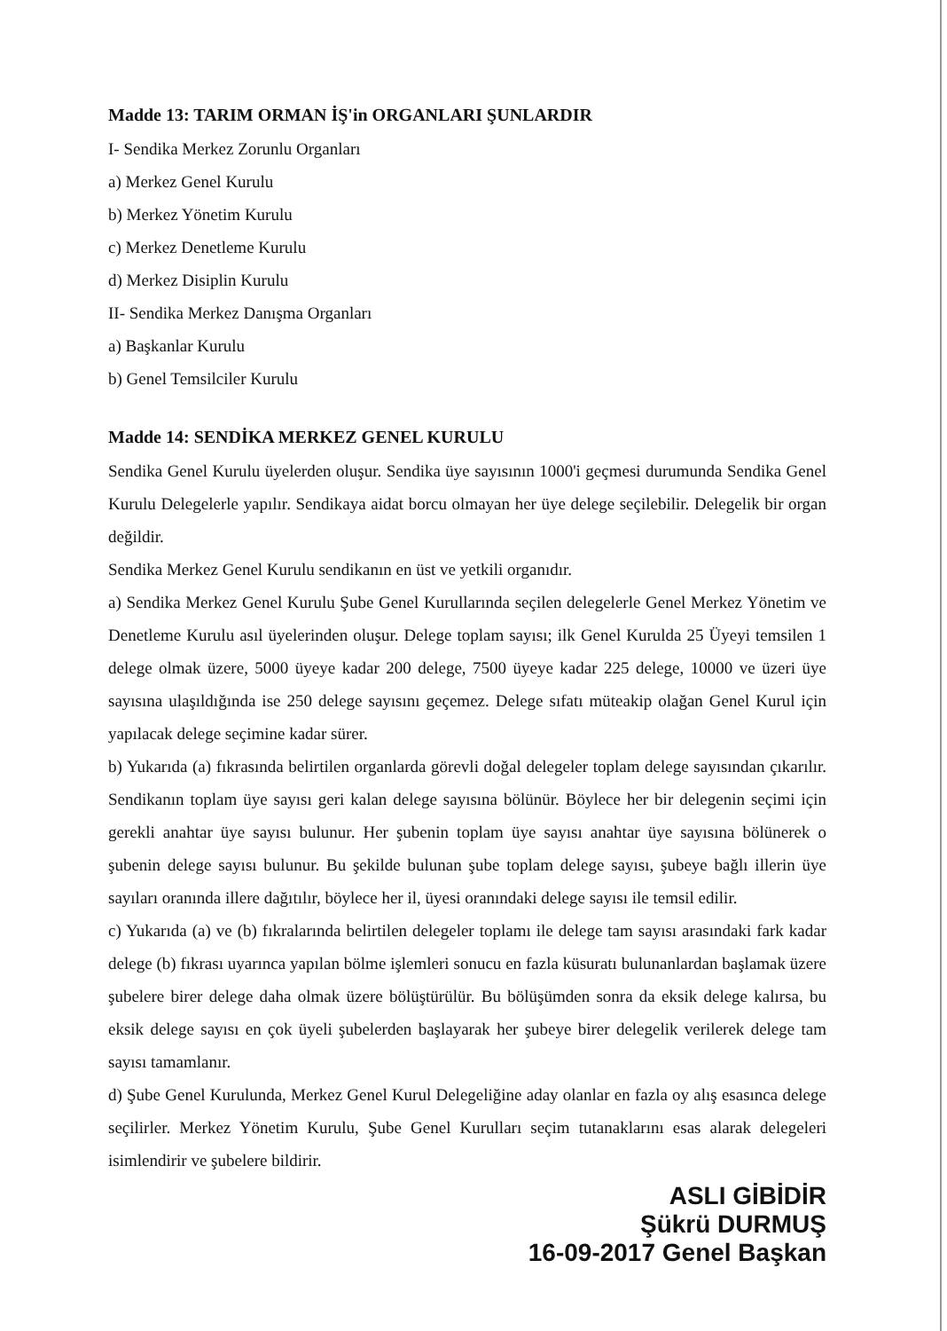Madde 13: TARIM ORMAN İŞ'in ORGANLARI ŞUNLARDIR
I- Sendika Merkez Zorunlu Organları
a) Merkez Genel Kurulu
b) Merkez Yönetim Kurulu
c) Merkez Denetleme Kurulu
d) Merkez Disiplin Kurulu
II- Sendika Merkez Danışma Organları
a) Başkanlar Kurulu
b) Genel Temsilciler Kurulu
Madde 14: SENDİKA MERKEZ GENEL KURULU
Sendika Genel Kurulu üyelerden oluşur. Sendika üye sayısının 1000'i geçmesi durumunda Sendika Genel Kurulu Delegelerle yapılır. Sendikaya aidat borcu olmayan her üye delege seçilebilir. Delegelik bir organ değildir.
Sendika Merkez Genel Kurulu sendikanın en üst ve yetkili organıdır.
a) Sendika Merkez Genel Kurulu Şube Genel Kurullarında seçilen delegelerle Genel Merkez Yönetim ve Denetleme Kurulu asıl üyelerinden oluşur. Delege toplam sayısı; ilk Genel Kurulda 25 Üyeyi temsilen 1 delege olmak üzere, 5000 üyeye kadar 200 delege, 7500 üyeye kadar 225 delege, 10000 ve üzeri üye sayısına ulaşıldığında ise 250 delege sayısını geçemez. Delege sıfatı müteakip olağan Genel Kurul için yapılacak delege seçimine kadar sürer.
b) Yukarıda (a) fıkrasında belirtilen organlarda görevli doğal delegeler toplam delege sayısından çıkarılır. Sendikanın toplam üye sayısı geri kalan delege sayısına bölünür. Böylece her bir delegenin seçimi için gerekli anahtar üye sayısı bulunur. Her şubenin toplam üye sayısı anahtar üye sayısına bölünerek o şubenin delege sayısı bulunur. Bu şekilde bulunan şube toplam delege sayısı, şubeye bağlı illerin üye sayıları oranında illere dağıtılır, böylece her il, üyesi oranındaki delege sayısı ile temsil edilir.
c) Yukarıda (a) ve (b) fıkralarında belirtilen delegeler toplamı ile delege tam sayısı arasındaki fark kadar delege (b) fıkrası uyarınca yapılan bölme işlemleri sonucu en fazla küsuratı bulunanlardan başlamak üzere şubelere birer delege daha olmak üzere bölüştürülür. Bu bölüşümden sonra da eksik delege kalırsa, bu eksik delege sayısı en çok üyeli şubelerden başlayarak her şubeye birer delegelik verilerek delege tam sayısı tamamlanır.
d) Şube Genel Kurulunda, Merkez Genel Kurul Delegeliğine aday olanlar en fazla oy alış esasınca delege seçilirler. Merkez Yönetim Kurulu, Şube Genel Kurulları seçim tutanaklarını esas alarak delegeleri isimlendirir ve şubelere bildirir.
ASLI GİBİDİR
Şükrü DURMUŞ
16-09-2017 Genel Başkan